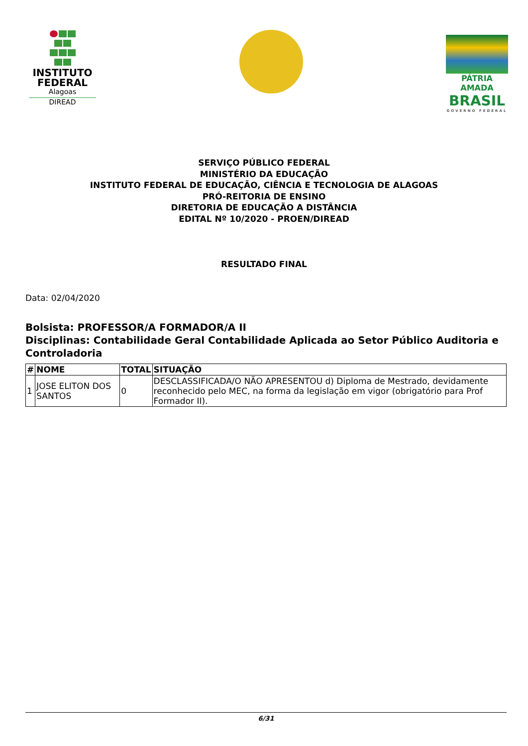INSTITUTO
FEDERAL
Alagoas
DIREAD
PÁTRIA AMADA
BRASIL
GOVERNO FEDERAL
SERVIÇO PÚBLICO FEDERAL
MINISTÉRIO DA EDUCAÇÃO
INSTITUTO FEDERAL DE EDUCAÇÃO, CIÊNCIA E TECNOLOGIA DE ALAGOAS
PRÓ-REITORIA DE ENSINO
DIRETORIA DE EDUCAÇÃO A DISTÂNCIA
EDITAL Nº 10/2020 - PROEN/DIREAD
RESULTADO FINAL
Data: 02/04/2020
Bolsista: PROFESSOR/A FORMADOR/A II
Disciplinas: Contabilidade Geral Contabilidade Aplicada ao Setor Público Auditoria e Controladoria
| # | NOME | TOTAL | SITUAÇÃO |
| --- | --- | --- | --- |
| 1 | JOSE ELITON DOS SANTOS | 0 | DESCLASSIFICADA/O NÃO APRESENTOU d) Diploma de Mestrado, devidamente reconhecido pelo MEC, na forma da legislação em vigor (obrigatório para Prof Formador II). |
6/31